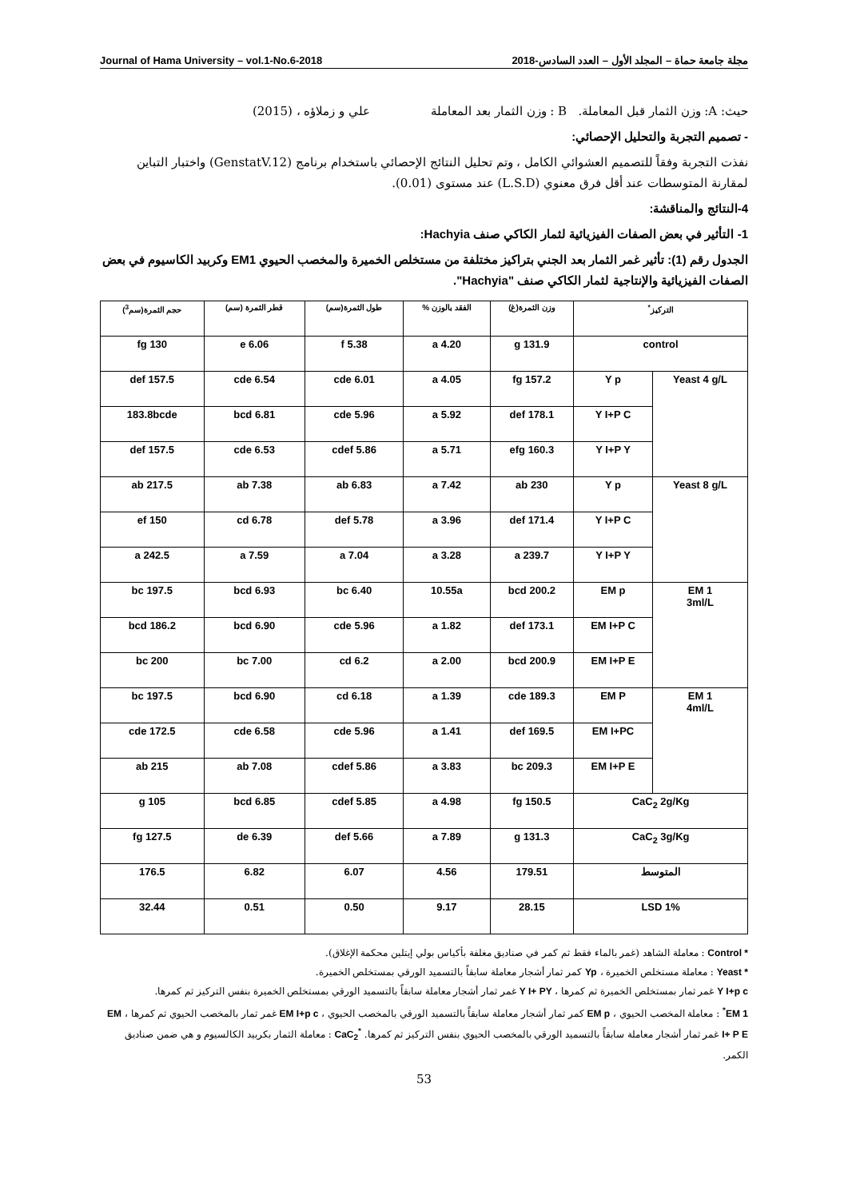مجلة جامعة حماة – المجلد الأول – العدد السادس-2018 Journal of Hama University – vol.1-No.6-2018
حيث: A: وزن الثمار قبل المعاملة. B : وزن الثمار بعد المعاملة علي و زملاؤه ، (2015)
- تصميم التجربة والتحليل الإحصائي:
نفذت التجربة وفقاً للتصميم العشوائي الكامل ، وتم تحليل النتائج الإحصائي باستخدام برنامج (GenstatV.12) واختبار التباين لمقارنة المتوسطات عند أقل فرق معنوي (L.S.D) عند مستوى (0.01).
4-النتائج والمناقشة:
1- التأثير في بعض الصفات الفيزيائية لثمار الكاكي صنف Hachyia:
الجدول رقم (1): تأثير غمر الثمار بعد الجني بتراكيز مختلفة من مستخلص الخميرة والمخصب الحيوي EM1 وكربيد الكاسيوم في بعض الصفات الفيزيائية والإنتاجية لثمار الكاكي صنف "Hachyia".
| التركيز<sup>*</sup> | | وزن الثمرة(غ) | الفقد بالوزن % | طول الثمرة(سم) | قطر الثمرة (سم) | حجم الثمرة(سم<sup>3</sup>) |
| --- | --- | --- | --- | --- | --- | --- |
| control | | 131.9 g | 4.20 a | 5.38 f | 6.06 e | 130 fg |
| Yeast 4 g/L | Y p | 157.2 fg | 4.05 a | 6.01 cde | 6.54 cde | 157.5 def |
| | Y I+P C | 178.1 def | 5.92 a | 5.96 cde | 6.81 bcd | 183.8bcde |
| | Y I+P Y | 160.3 efg | 5.71 a | 5.86 cdef | 6.53 cde | 157.5 def |
| Yeast 8 g/L | Y p | 230 ab | 7.42 a | 6.83 ab | 7.38 ab | 217.5 ab |
| | Y I+P C | 171.4 def | 3.96 a | 5.78 def | 6.78 cd | 150 ef |
| | Y I+P Y | 239.7 a | 3.28 a | 7.04 a | 7.59 a | 242.5 a |
| EM 1 3ml/L | EM p | 200.2 bcd | 10.55a | 6.40 bc | 6.93 bcd | 197.5 bc |
| | EM I+P C | 173.1 def | 1.82 a | 5.96 cde | 6.90 bcd | 186.2 bcd |
| | EM I+P E | 200.9 bcd | 2.00 a | 6.2 cd | 7.00 bc | 200 bc |
| EM 1 4ml/L | EM P | 189.3 cde | 1.39 a | 6.18 cd | 6.90 bcd | 197.5 bc |
| | EM I+PC | 169.5 def | 1.41 a | 5.96 cde | 6.58 cde | 172.5 cde |
| | EM I+P E | 209.3 bc | 3.83 a | 5.86 cdef | 7.08 ab | 215 ab |
| CaC<sub>2</sub> 2g/Kg | | 150.5 fg | 4.98 a | 5.85 cdef | 6.85 bcd | 105 g |
| CaC<sub>2</sub> 3g/Kg | | 131.3 g | 7.89 a | 5.66 def | 6.39 de | 127.5 fg |
| المتوسط | | 179.51 | 4.56 | 6.07 | 6.82 | 176.5 |
| LSD 1% | | 28.15 | 9.17 | 0.50 | 0.51 | 32.44 |
* Control : معاملة الشاهد (غمر بالماء فقط ثم كمر في صناديق مغلفة بأكياس بولي إيتلين محكمة الإغلاق).
* Yeast : معاملة مستخلص الخميرة ، Yp كمر ثمار أشجار معاملة سابقاً بالتسميد الورقي بمستخلص الخميرة.
Y I+p c غمر ثمار بمستخلص الخميرة ثم كمرها ، Y I+ PY غمر ثمار أشجار معاملة سابقاً بالتسميد الورقي بمستخلص الخميرة بنفس التركيز ثم كمرها.
EM 1<sup>*</sup> : معاملة المخصب الحيوي ، EM p كمر ثمار أشجار معاملة سابقاً بالتسميد الورقي بالمخصب الحيوي ، EM I+p c غمر ثمار بالمخصب الحيوي ثم كمرها ، EM I+ P E غمر ثمار أشجار معاملة سابقاً بالتسميد الورقي بالمخصب الحيوي بنفس التركيز ثم كمرها. <sup>*</sup>CaC<sub>2</sub> : معاملة الثمار بكربيد الكالسيوم و هي ضمن صناديق الكمر.
53